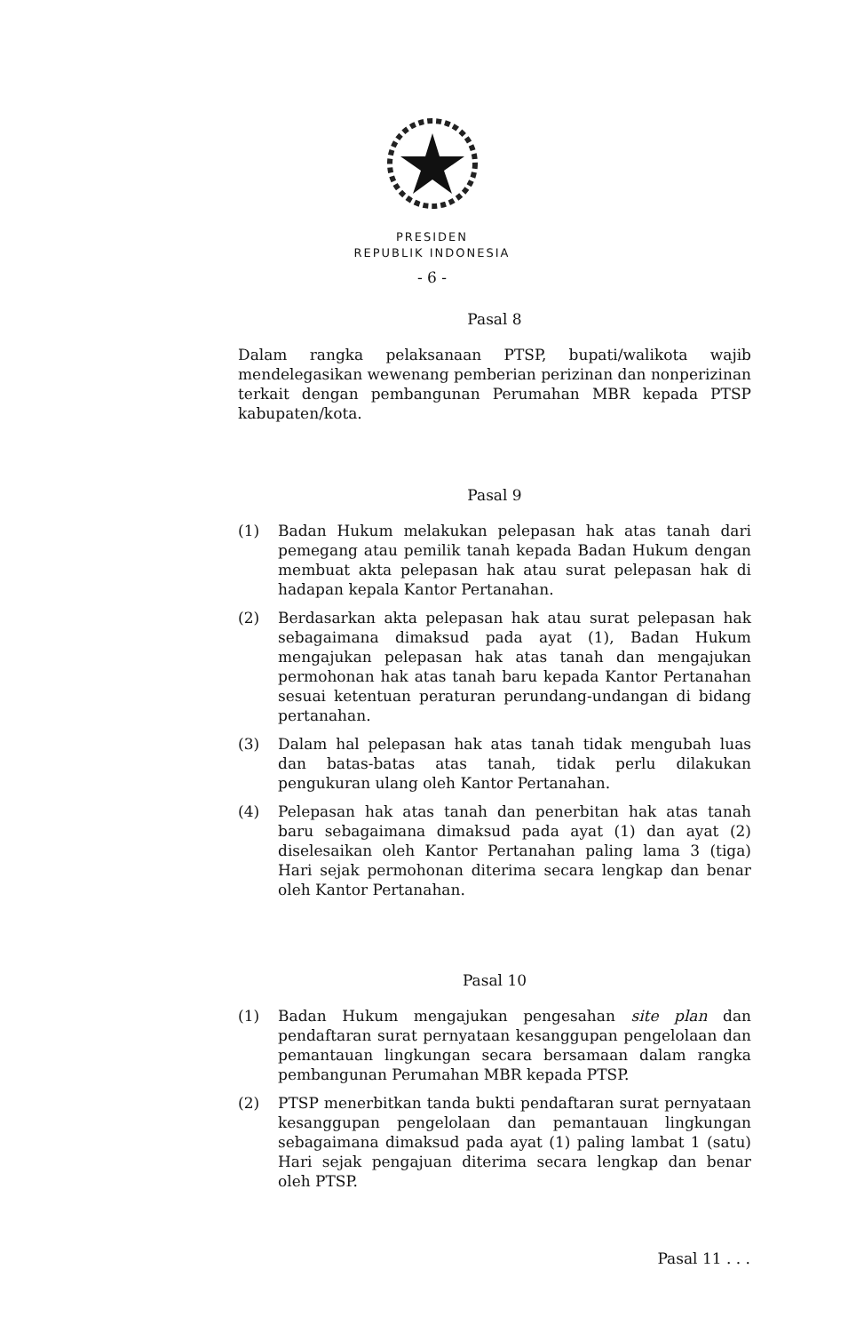PRESIDEN
REPUBLIK INDONESIA
- 6 -
Pasal 8
Dalam rangka pelaksanaan PTSP, bupati/walikota wajib mendelegasikan wewenang pemberian perizinan dan nonperizinan terkait dengan pembangunan Perumahan MBR kepada PTSP kabupaten/kota.
Pasal 9
(1) Badan Hukum melakukan pelepasan hak atas tanah dari pemegang atau pemilik tanah kepada Badan Hukum dengan membuat akta pelepasan hak atau surat pelepasan hak di hadapan kepala Kantor Pertanahan.
(2) Berdasarkan akta pelepasan hak atau surat pelepasan hak sebagaimana dimaksud pada ayat (1), Badan Hukum mengajukan pelepasan hak atas tanah dan mengajukan permohonan hak atas tanah baru kepada Kantor Pertanahan sesuai ketentuan peraturan perundang-undangan di bidang pertanahan.
(3) Dalam hal pelepasan hak atas tanah tidak mengubah luas dan batas-batas atas tanah, tidak perlu dilakukan pengukuran ulang oleh Kantor Pertanahan.
(4) Pelepasan hak atas tanah dan penerbitan hak atas tanah baru sebagaimana dimaksud pada ayat (1) dan ayat (2) diselesaikan oleh Kantor Pertanahan paling lama 3 (tiga) Hari sejak permohonan diterima secara lengkap dan benar oleh Kantor Pertanahan.
Pasal 10
(1) Badan Hukum mengajukan pengesahan site plan dan pendaftaran surat pernyataan kesanggupan pengelolaan dan pemantauan lingkungan secara bersamaan dalam rangka pembangunan Perumahan MBR kepada PTSP.
(2) PTSP menerbitkan tanda bukti pendaftaran surat pernyataan kesanggupan pengelolaan dan pemantauan lingkungan sebagaimana dimaksud pada ayat (1) paling lambat 1 (satu) Hari sejak pengajuan diterima secara lengkap dan benar oleh PTSP.
Pasal 11 . . .